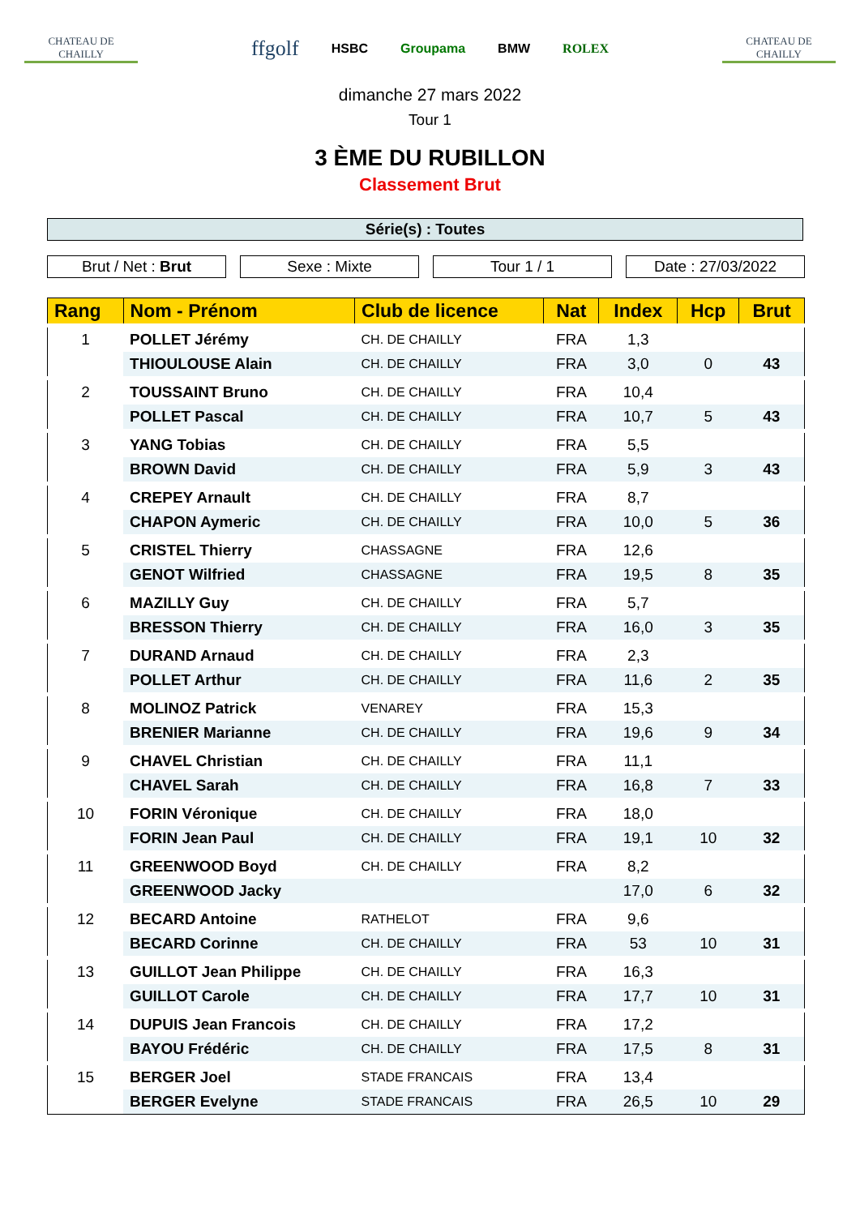CHATEAU DE CHAILLY
ffgolf HSBC Groupama BMW ROLEX
CHATEAU DE CHAILLY
dimanche 27 mars 2022
Tour 1
3 ÈME DU RUBILLON
Classement Brut
Série(s) : Toutes
Brut / Net : Brut Sexe : Mixte Tour 1 / 1 Date : 27/03/2022
| Rang | Nom - Prénom | Club de licence | Nat | Index | Hcp | Brut |
| --- | --- | --- | --- | --- | --- | --- |
| 1 | POLLET Jérémy | CH. DE CHAILLY | FRA | 1,3 | | |
| | THIOULOUSE Alain | CH. DE CHAILLY | FRA | 3,0 | 0 | 43 |
| 2 | TOUSSAINT Bruno | CH. DE CHAILLY | FRA | 10,4 | | |
| | POLLET Pascal | CH. DE CHAILLY | FRA | 10,7 | 5 | 43 |
| 3 | YANG Tobias | CH. DE CHAILLY | FRA | 5,5 | | |
| | BROWN David | CH. DE CHAILLY | FRA | 5,9 | 3 | 43 |
| 4 | CREPEY Arnault | CH. DE CHAILLY | FRA | 8,7 | | |
| | CHAPON Aymeric | CH. DE CHAILLY | FRA | 10,0 | 5 | 36 |
| 5 | CRISTEL Thierry | CHASSAGNE | FRA | 12,6 | | |
| | GENOT Wilfried | CHASSAGNE | FRA | 19,5 | 8 | 35 |
| 6 | MAZILLY Guy | CH. DE CHAILLY | FRA | 5,7 | | |
| | BRESSON Thierry | CH. DE CHAILLY | FRA | 16,0 | 3 | 35 |
| 7 | DURAND Arnaud | CH. DE CHAILLY | FRA | 2,3 | | |
| | POLLET Arthur | CH. DE CHAILLY | FRA | 11,6 | 2 | 35 |
| 8 | MOLINOZ Patrick | VENAREY | FRA | 15,3 | | |
| | BRENIER Marianne | CH. DE CHAILLY | FRA | 19,6 | 9 | 34 |
| 9 | CHAVEL Christian | CH. DE CHAILLY | FRA | 11,1 | | |
| | CHAVEL Sarah | CH. DE CHAILLY | FRA | 16,8 | 7 | 33 |
| 10 | FORIN Véronique | CH. DE CHAILLY | FRA | 18,0 | | |
| | FORIN Jean Paul | CH. DE CHAILLY | FRA | 19,1 | 10 | 32 |
| 11 | GREENWOOD Boyd | CH. DE CHAILLY | FRA | 8,2 | | |
| | GREENWOOD Jacky | | | 17,0 | 6 | 32 |
| 12 | BECARD Antoine | RATHELOT | FRA | 9,6 | | |
| | BECARD Corinne | CH. DE CHAILLY | FRA | 53 | 10 | 31 |
| 13 | GUILLOT Jean Philippe | CH. DE CHAILLY | FRA | 16,3 | | |
| | GUILLOT Carole | CH. DE CHAILLY | FRA | 17,7 | 10 | 31 |
| 14 | DUPUIS Jean Francois | CH. DE CHAILLY | FRA | 17,2 | | |
| | BAYOU Frédéric | CH. DE CHAILLY | FRA | 17,5 | 8 | 31 |
| 15 | BERGER Joel | STADE FRANCAIS | FRA | 13,4 | | |
| | BERGER Evelyne | STADE FRANCAIS | FRA | 26,5 | 10 | 29 |